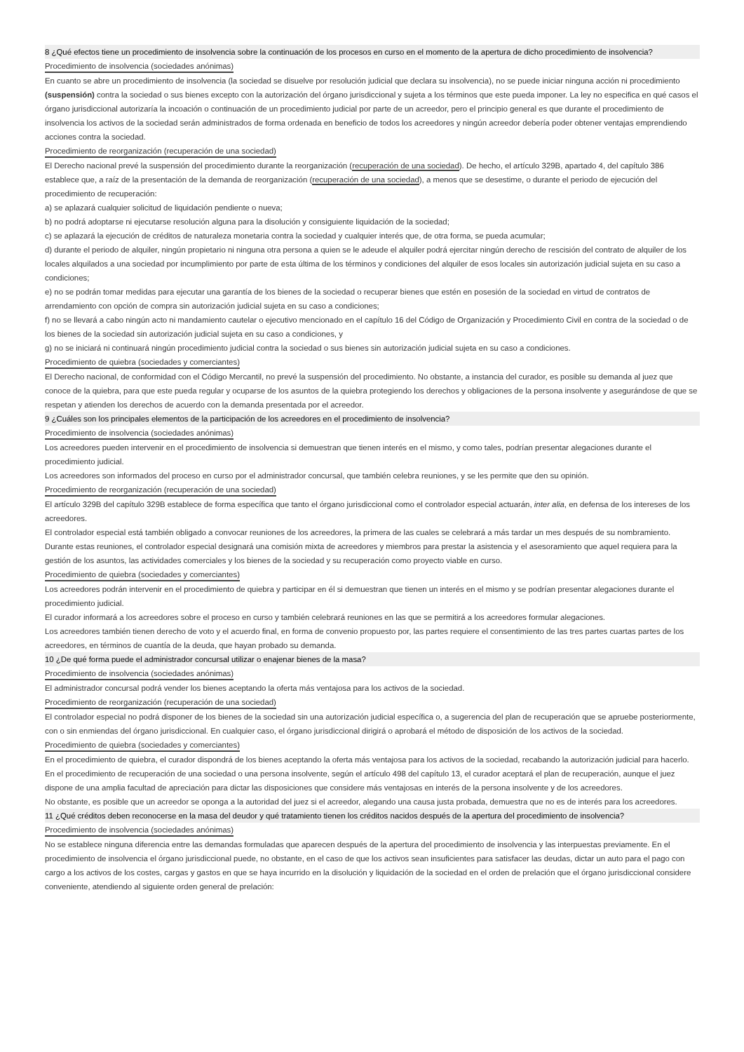8 ¿Qué efectos tiene un procedimiento de insolvencia sobre la continuación de los procesos en curso en el momento de la apertura de dicho procedimiento de insolvencia?
Procedimiento de insolvencia (sociedades anónimas)
En cuanto se abre un procedimiento de insolvencia (la sociedad se disuelve por resolución judicial que declara su insolvencia), no se puede iniciar ninguna acción ni procedimiento (suspensión) contra la sociedad o sus bienes excepto con la autorización del órgano jurisdiccional y sujeta a los términos que este pueda imponer. La ley no especifica en qué casos el órgano jurisdiccional autorizaría la incoación o continuación de un procedimiento judicial por parte de un acreedor, pero el principio general es que durante el procedimiento de insolvencia los activos de la sociedad serán administrados de forma ordenada en beneficio de todos los acreedores y ningún acreedor debería poder obtener ventajas emprendiendo acciones contra la sociedad.
Procedimiento de reorganización (recuperación de una sociedad)
El Derecho nacional prevé la suspensión del procedimiento durante la reorganización (recuperación de una sociedad). De hecho, el artículo 329B, apartado 4, del capítulo 386 establece que, a raíz de la presentación de la demanda de reorganización (recuperación de una sociedad), a menos que se desestime, o durante el periodo de ejecución del procedimiento de recuperación:
a) se aplazará cualquier solicitud de liquidación pendiente o nueva;
b) no podrá adoptarse ni ejecutarse resolución alguna para la disolución y consiguiente liquidación de la sociedad;
c) se aplazará la ejecución de créditos de naturaleza monetaria contra la sociedad y cualquier interés que, de otra forma, se pueda acumular;
d) durante el periodo de alquiler, ningún propietario ni ninguna otra persona a quien se le adeude el alquiler podrá ejercitar ningún derecho de rescisión del contrato de alquiler de los locales alquilados a una sociedad por incumplimiento por parte de esta última de los términos y condiciones del alquiler de esos locales sin autorización judicial sujeta en su caso a condiciones;
e) no se podrán tomar medidas para ejecutar una garantía de los bienes de la sociedad o recuperar bienes que estén en posesión de la sociedad en virtud de contratos de arrendamiento con opción de compra sin autorización judicial sujeta en su caso a condiciones;
f) no se llevará a cabo ningún acto ni mandamiento cautelar o ejecutivo mencionado en el capítulo 16 del Código de Organización y Procedimiento Civil en contra de la sociedad o de los bienes de la sociedad sin autorización judicial sujeta en su caso a condiciones, y
g) no se iniciará ni continuará ningún procedimiento judicial contra la sociedad o sus bienes sin autorización judicial sujeta en su caso a condiciones.
Procedimiento de quiebra (sociedades y comerciantes)
El Derecho nacional, de conformidad con el Código Mercantil, no prevé la suspensión del procedimiento. No obstante, a instancia del curador, es posible su demanda al juez que conoce de la quiebra, para que este pueda regular y ocuparse de los asuntos de la quiebra protegiendo los derechos y obligaciones de la persona insolvente y asegurándose de que se respetan y atienden los derechos de acuerdo con la demanda presentada por el acreedor.
9 ¿Cuáles son los principales elementos de la participación de los acreedores en el procedimiento de insolvencia?
Procedimiento de insolvencia (sociedades anónimas)
Los acreedores pueden intervenir en el procedimiento de insolvencia si demuestran que tienen interés en el mismo, y como tales, podrían presentar alegaciones durante el procedimiento judicial.
Los acreedores son informados del proceso en curso por el administrador concursal, que también celebra reuniones, y se les permite que den su opinión.
Procedimiento de reorganización (recuperación de una sociedad)
El artículo 329B del capítulo 329B establece de forma específica que tanto el órgano jurisdiccional como el controlador especial actuarán, inter alia, en defensa de los intereses de los acreedores.
El controlador especial está también obligado a convocar reuniones de los acreedores, la primera de las cuales se celebrará a más tardar un mes después de su nombramiento.
Durante estas reuniones, el controlador especial designará una comisión mixta de acreedores y miembros para prestar la asistencia y el asesoramiento que aquel requiera para la gestión de los asuntos, las actividades comerciales y los bienes de la sociedad y su recuperación como proyecto viable en curso.
Procedimiento de quiebra (sociedades y comerciantes)
Los acreedores podrán intervenir en el procedimiento de quiebra y participar en él si demuestran que tienen un interés en el mismo y se podrían presentar alegaciones durante el procedimiento judicial.
El curador informará a los acreedores sobre el proceso en curso y también celebrará reuniones en las que se permitirá a los acreedores formular alegaciones.
Los acreedores también tienen derecho de voto y el acuerdo final, en forma de convenio propuesto por, las partes requiere el consentimiento de las tres partes cuartas partes de los acreedores, en términos de cuantía de la deuda, que hayan probado su demanda.
10 ¿De qué forma puede el administrador concursal utilizar o enajenar bienes de la masa?
Procedimiento de insolvencia (sociedades anónimas)
El administrador concursal podrá vender los bienes aceptando la oferta más ventajosa para los activos de la sociedad.
Procedimiento de reorganización (recuperación de una sociedad)
El controlador especial no podrá disponer de los bienes de la sociedad sin una autorización judicial específica o, a sugerencia del plan de recuperación que se apruebe posteriormente, con o sin enmiendas del órgano jurisdiccional. En cualquier caso, el órgano jurisdiccional dirigirá o aprobará el método de disposición de los activos de la sociedad.
Procedimiento de quiebra (sociedades y comerciantes)
En el procedimiento de quiebra, el curador dispondrá de los bienes aceptando la oferta más ventajosa para los activos de la sociedad, recabando la autorización judicial para hacerlo.
En el procedimiento de recuperación de una sociedad o una persona insolvente, según el artículo 498 del capítulo 13, el curador aceptará el plan de recuperación, aunque el juez dispone de una amplia facultad de apreciación para dictar las disposiciones que considere más ventajosas en interés de la persona insolvente y de los acreedores.
No obstante, es posible que un acreedor se oponga a la autoridad del juez si el acreedor, alegando una causa justa probada, demuestra que no es de interés para los acreedores.
11 ¿Qué créditos deben reconocerse en la masa del deudor y qué tratamiento tienen los créditos nacidos después de la apertura del procedimiento de insolvencia?
Procedimiento de insolvencia (sociedades anónimas)
No se establece ninguna diferencia entre las demandas formuladas que aparecen después de la apertura del procedimiento de insolvencia y las interpuestas previamente. En el procedimiento de insolvencia el órgano jurisdiccional puede, no obstante, en el caso de que los activos sean insuficientes para satisfacer las deudas, dictar un auto para el pago con cargo a los activos de los costes, cargas y gastos en que se haya incurrido en la disolución y liquidación de la sociedad en el orden de prelación que el órgano jurisdiccional considere conveniente, atendiendo al siguiente orden general de prelación: